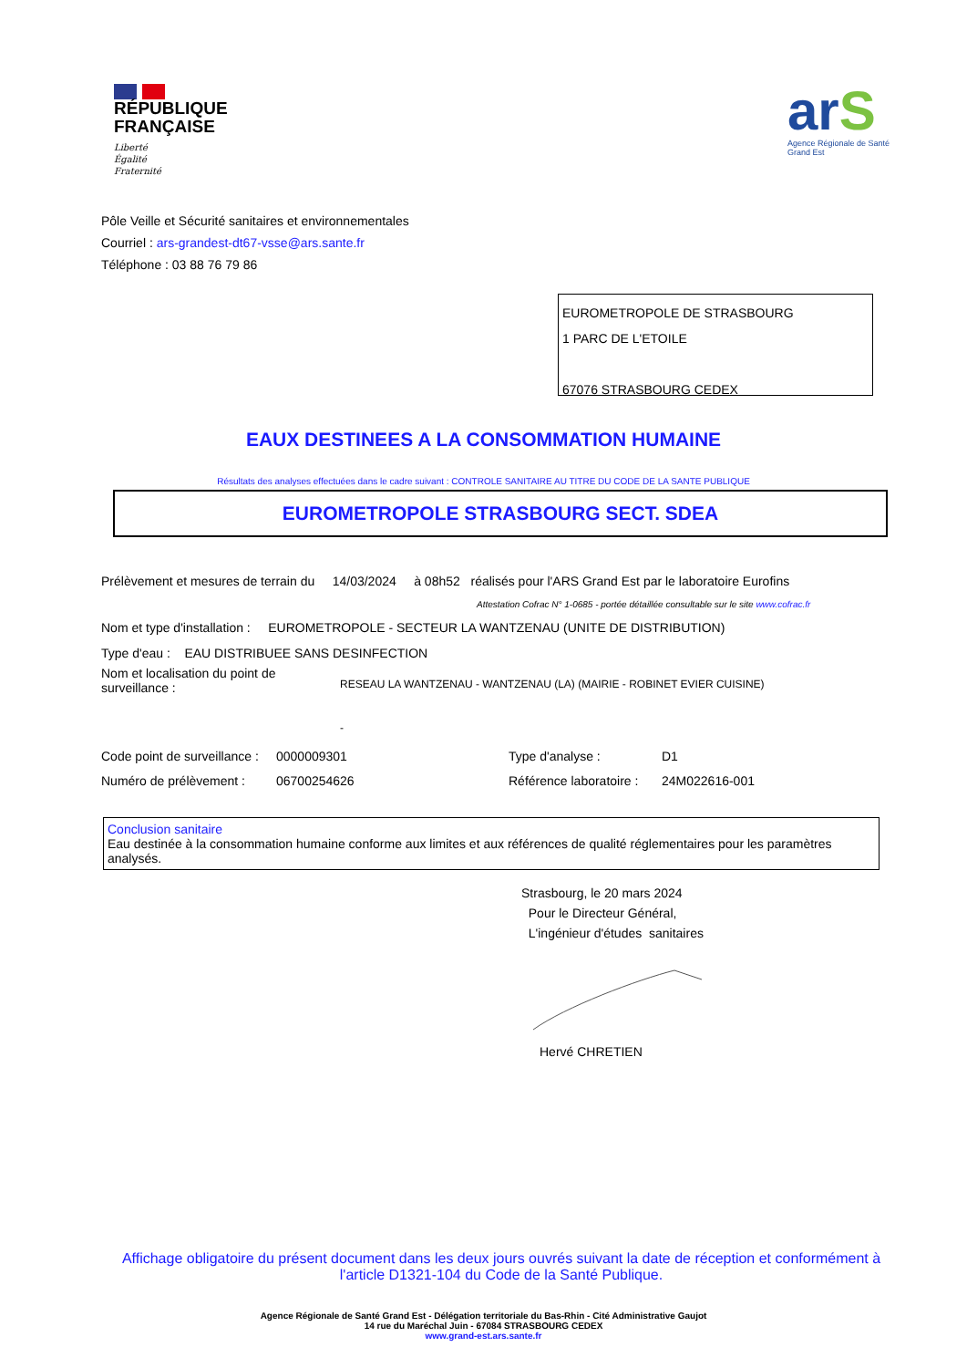RÉPUBLIQUE
FRANÇAISE
Liberté
Égalité
Fraternité
arS
Agence Régionale de Santé
Grand Est
Pôle Veille et Sécurité sanitaires et environnementales
Courriel : ars-grandest-dt67-vsse@ars.sante.fr
Téléphone : 03 88 76 79 86
EUROMETROPOLE DE STRASBOURG
1 PARC DE L'ETOILE
67076 STRASBOURG CEDEX
EAUX DESTINEES A LA CONSOMMATION HUMAINE
Résultats des analyses effectuées dans le cadre suivant : CONTROLE SANITAIRE AU TITRE DU CODE DE LA SANTE PUBLIQUE
EUROMETROPOLE STRASBOURG SECT. SDEA
Prélèvement et mesures de terrain du 14/03/2024 à 08h52 réalisés pour l'ARS Grand Est par le laboratoire Eurofins
Attestation Cofrac N° 1-0685 - portée détaillée consultable sur le site www.cofrac.fr
Nom et type d'installation : EUROMETROPOLE - SECTEUR LA WANTZENAU (UNITE DE DISTRIBUTION)
Type d'eau : EAU DISTRIBUEE SANS DESINFECTION
Nom et localisation du point de surveillance :
RESEAU LA WANTZENAU - WANTZENAU (LA) (MAIRIE - ROBINET EVIER CUISINE)
-
Code point de surveillance :
0000009301 Type d'analyse : D1
Numéro de prélèvement :
06700254626 Référence laboratoire :
24M022616-001
Conclusion sanitaire
Eau destinée à la consommation humaine conforme aux limites et aux références de qualité réglementaires pour les paramètres analysés.
Strasbourg, le 20 mars 2024
Pour le Directeur Général,
L'ingénieur d'études sanitaires
Hervé CHRETIEN
Affichage obligatoire du présent document dans les deux jours ouvrés suivant la date de réception et conformément à l'article D1321-104 du Code de la Santé Publique.
Agence Régionale de Santé Grand Est - Délégation territoriale du Bas-Rhin - Cité Administrative Gaujot
14 rue du Maréchal Juin - 67084 STRASBOURG CEDEX
www.grand-est.ars.sante.fr